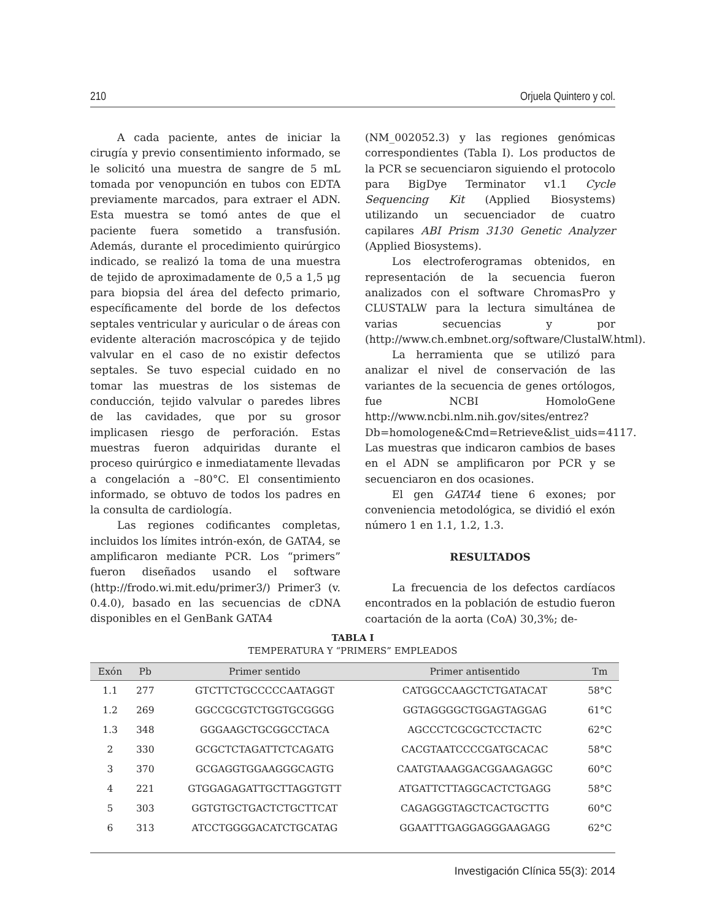210 Orjuela Quintero y col.
A cada paciente, antes de iniciar la cirugía y previo consentimiento informado, se le solicitó una muestra de sangre de 5 mL tomada por venopunción en tubos con EDTA previamente marcados, para extraer el ADN. Esta muestra se tomó antes de que el paciente fuera sometido a transfusión. Además, durante el procedimiento quirúrgico indicado, se realizó la toma de una muestra de tejido de aproximadamente de 0,5 a 1,5 μg para biopsia del área del defecto primario, específicamente del borde de los defectos septales ventricular y auricular o de áreas con evidente alteración macroscópica y de tejido valvular en el caso de no existir defectos septales. Se tuvo especial cuidado en no tomar las muestras de los sistemas de conducción, tejido valvular o paredes libres de las cavidades, que por su grosor implicasen riesgo de perforación. Estas muestras fueron adquiridas durante el proceso quirúrgico e inmediatamente llevadas a congelación a –80°C. El consentimiento informado, se obtuvo de todos los padres en la consulta de cardiología.
Las regiones codificantes completas, incluidos los límites intrón-exón, de GATA4, se amplificaron mediante PCR. Los “primers” fueron diseñados usando el software (http://frodo.wi.mit.edu/primer3/) Primer3 (v. 0.4.0), basado en las secuencias de cDNA disponibles en el GenBank GATA4
(NM_002052.3) y las regiones genómicas correspondientes (Tabla I). Los productos de la PCR se secuenciaron siguiendo el protocolo para BigDye Terminator v1.1 Cycle Sequencing Kit (Applied Biosystems) utilizando un secuenciador de cuatro capilares ABI Prism 3130 Genetic Analyzer (Applied Biosystems).
Los electroferogramas obtenidos, en representación de la secuencia fueron analizados con el software ChromasPro y CLUSTALW para la lectura simultánea de varias secuencias y por (http://www.ch.embnet.org/software/ClustalW.html).
La herramienta que se utilizó para analizar el nivel de conservación de las variantes de la secuencia de genes ortólogos, fue NCBI HomoloGene http://www.ncbi.nlm.nih.gov/sites/entrez?Db=homologene&Cmd=Retrieve&list_uids=4117. Las muestras que indicaron cambios de bases en el ADN se amplificaron por PCR y se secuenciaron en dos ocasiones.
El gen GATA4 tiene 6 exones; por conveniencia metodológica, se dividió el exón número 1 en 1.1, 1.2, 1.3.
RESULTADOS
La frecuencia de los defectos cardíacos encontrados en la población de estudio fueron coartación de la aorta (CoA) 30,3%; de-
TABLA I
TEMPERATURA Y “PRIMERS” EMPLEADOS
| Exón | Pb | Primer sentido | Primer antisentido | Tm |
| --- | --- | --- | --- | --- |
| 1.1 | 277 | GTCTTCTGCCCCCAATAGGT | CATGGCCAAGCTCTGATACAT | 58°C |
| 1.2 | 269 | GGCCGCGTCTGGTGCGGGG | GGTAGGGGCTGGAGTAGGAG | 61°C |
| 1.3 | 348 | GGGAAGCTGCGGCCTACA | AGCCCTCGCGCTCCTACTC | 62°C |
| 2 | 330 | GCGCTCTAGATTCTCAGATG | CACGTAATCCCCGATGCACAC | 58°C |
| 3 | 370 | GCGAGGTGGAAGGGCAGTG | CAATGTAAAGGACGGAAGAGGC | 60°C |
| 4 | 221 | GTGGAGAGATTGCTTAGGTGTT | ATGATTCTTAGGCACTCTGAGG | 58°C |
| 5 | 303 | GGTGTGCTGACTCTGCTTCAT | CAGAGGGTAGCTCACTGCTTG | 60°C |
| 6 | 313 | ATCCTGGGGACATCTGCATAG | GGAATTTGAGGAGGGAAGAGG | 62°C |
Investigación Clínica 55(3): 2014